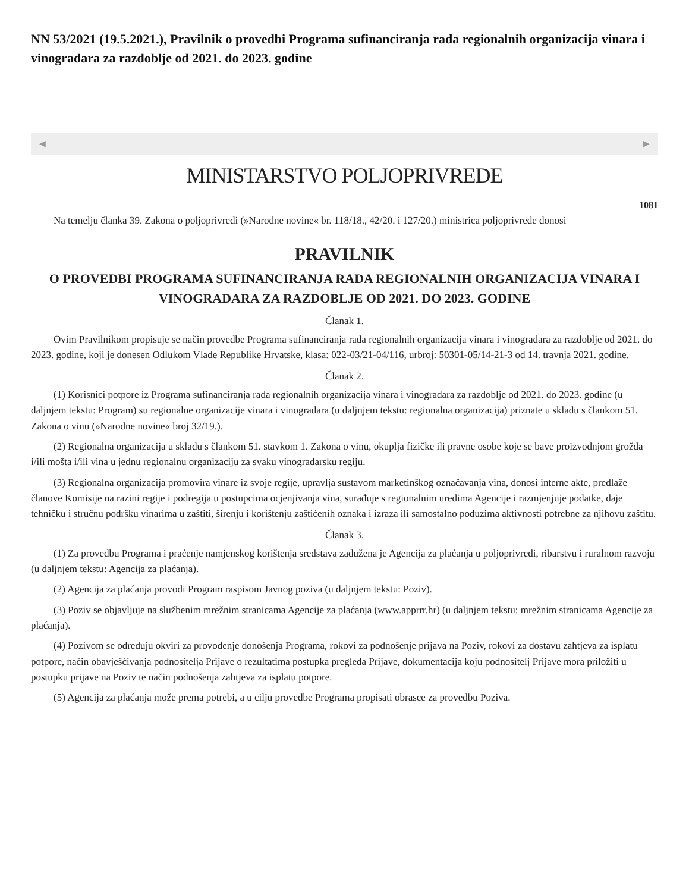NN 53/2021 (19.5.2021.), Pravilnik o provedbi Programa sufinanciranja rada regionalnih organizacija vinara i vinogradara za razdoblje od 2021. do 2023. godine
◀ ▶
MINISTARSTVO POLJOPRIVREDE
1081
Na temelju članka 39. Zakona o poljoprivredi (»Narodne novine« br. 118/18., 42/20. i 127/20.) ministrica poljoprivrede donosi
PRAVILNIK
O PROVEDBI PROGRAMA SUFINANCIRANJA RADA REGIONALNIH ORGANIZACIJA VINARA I VINOGRADARA ZA RAZDOBLJE OD 2021. DO 2023. GODINE
Članak 1.
Ovim Pravilnikom propisuje se način provedbe Programa sufinanciranja rada regionalnih organizacija vinara i vinogradara za razdoblje od 2021. do 2023. godine, koji je donesen Odlukom Vlade Republike Hrvatske, klasa: 022-03/21-04/116, urbroj: 50301-05/14-21-3 od 14. travnja 2021. godine.
Članak 2.
(1) Korisnici potpore iz Programa sufinanciranja rada regionalnih organizacija vinara i vinogradara za razdoblje od 2021. do 2023. godine (u daljnjem tekstu: Program) su regionalne organizacije vinara i vinogradara (u daljnjem tekstu: regionalna organizacija) priznate u skladu s člankom 51. Zakona o vinu (»Narodne novine« broj 32/19.).
(2) Regionalna organizacija u skladu s člankom 51. stavkom 1. Zakona o vinu, okuplja fizičke ili pravne osobe koje se bave proizvodnjom grožđa i/ili mošta i/ili vina u jednu regionalnu organizaciju za svaku vinogradarsku regiju.
(3) Regionalna organizacija promovira vinare iz svoje regije, upravlja sustavom marketinškog označavanja vina, donosi interne akte, predlaže članove Komisije na razini regije i podregija u postupcima ocjenjivanja vina, surađuje s regionalnim uredima Agencije i razmjenjuje podatke, daje tehničku i stručnu podršku vinarima u zaštiti, širenju i korištenju zaštićenih oznaka i izraza ili samostalno poduzima aktivnosti potrebne za njihovu zaštitu.
Članak 3.
(1) Za provedbu Programa i praćenje namjenskog korištenja sredstava zadužena je Agencija za plaćanja u poljoprivredi, ribarstvu i ruralnom razvoju (u daljnjem tekstu: Agencija za plaćanja).
(2) Agencija za plaćanja provodi Program raspisom Javnog poziva (u daljnjem tekstu: Poziv).
(3) Poziv se objavljuje na službenim mrežnim stranicama Agencije za plaćanja (www.apprrr.hr) (u daljnjem tekstu: mrežnim stranicama Agencije za plaćanja).
(4) Pozivom se određuju okviri za provođenje donošenja Programa, rokovi za podnošenje prijava na Poziv, rokovi za dostavu zahtjeva za isplatu potpore, način obavješćivanja podnositelja Prijave o rezultatima postupka pregleda Prijave, dokumentacija koju podnositelj Prijave mora priložiti u postupku prijave na Poziv te način podnošenja zahtjeva za isplatu potpore.
(5) Agencija za plaćanja može prema potrebi, a u cilju provedbe Programa propisati obrasce za provedbu Poziva.